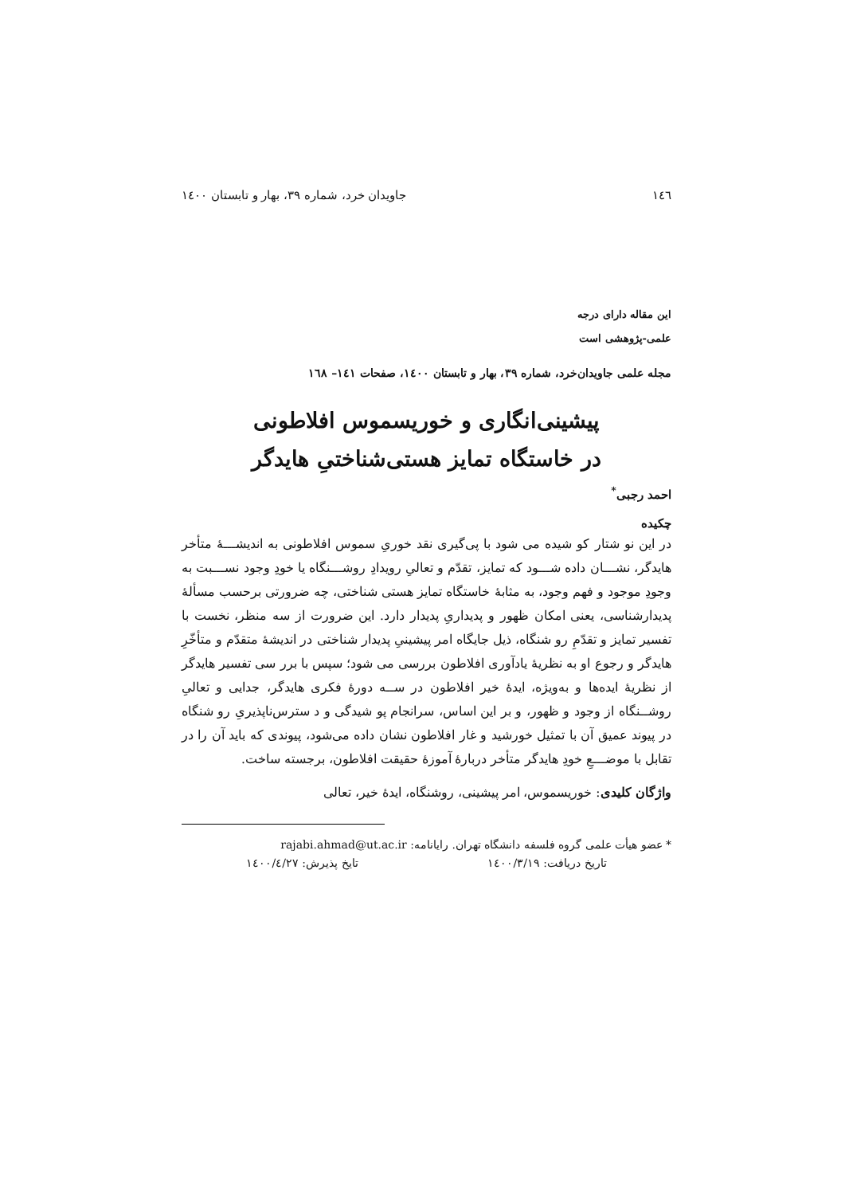١٤٦ جاویدان خرد، شماره ٣٩، بهار و تابستان ١٤٠٠
این مقاله دارای درجه
علمی-پژوهشی است
مجله علمی جاویدان‌خرد، شماره ٣٩، بهار و تابستان ١٤٠٠، صفحات ١٤١– ١٦٨
پیشینی‌انگاری و خوریسموس افلاطونی
در خاستگاه تمایز هستی‌شناختیِ هایدگر
احمد رجبی<sup>*</sup>
چکیده
در این نو شتار کو شیده می شود با پی‌گیری نقد خوریِ سموس افلاطونی به اندیشـــهٔ متأخر هایدگر، نشـــان داده شـــود که تمایز، تقدّم و تعالیِ رویدادِ روشـــنگاه یا خودِ وجود نســـبت به وجودِ موجود و فهم وجود، به مثابهٔ خاستگاه تمایز هستی شناختی، چه ضرورتی برحسب مسألهٔ پدیدارشناسی، یعنی امکان ظهور و پدیداریِ پدیدار دارد. این ضرورت از سه منظر، نخست با تفسیر تمایز و تقدّمِ رو شنگاه، ذیل جایگاه امر پیشینیِ پدیدار شناختی در اندیشهٔ متقدّم و متأخّرِ هایدگر و رجوع او به نظریهٔ یادآوری افلاطون بررسی می شود؛ سپس با برر سی تفسیر هایدگر از نظریهٔ ایده‌ها و به‌ویژه، ایدهٔ خیر افلاطون در ســه دورهٔ فکری هایدگر، جدایی و تعالیِ روشــنگاه از وجود و ظهور، و بر این اساس، سرانجام پو شیدگی و د سترس‌ناپذیریِ رو شنگاه در پیوند عمیق آن با تمثیل خورشید و غار افلاطون نشان داده می‌شود، پیوندی که باید آن را در تقابل با موضـــعِ خودِ هایدگر متأخر دربارهٔ آموزهٔ حقیقت افلاطون، برجسته ساخت.
واژگان کلیدی: خوریسموس، امر پیشینی، روشنگاه، ایدهٔ خیر، تعالی
* عضو هیأت علمی گروه فلسفه دانشگاه تهران. رایانامه: rajabi.ahmad@ut.ac.ir
تاریخ دریافت: ١٤٠٠/٣/١٩ تایخ پذیرش: ١٤٠٠/٤/٢٧